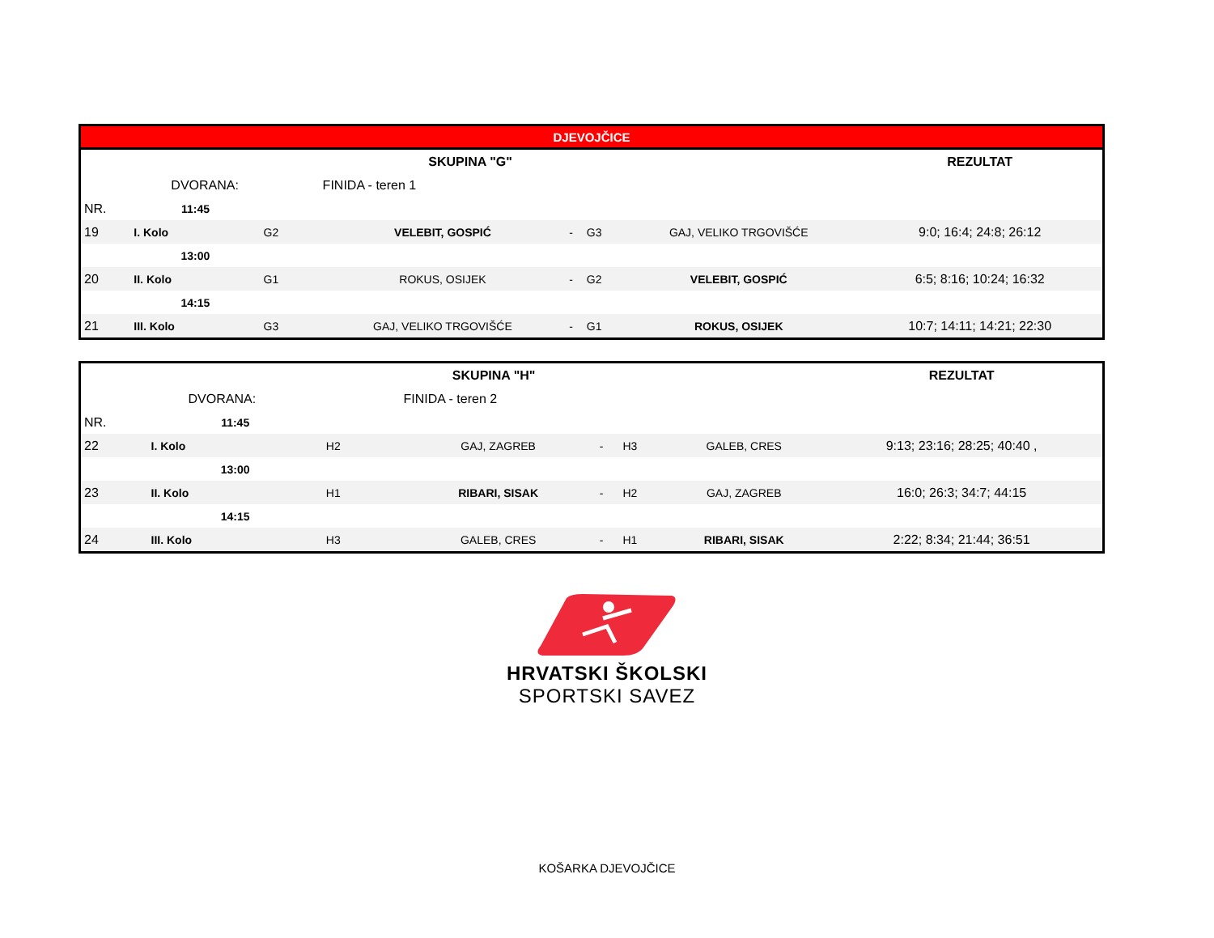| DJEVOJČICE | | | | | | | |
| --- | --- | --- | --- | --- | --- | --- | --- |
| SKUPINA "G" | | | | | | | REZULTAT |
| | DVORANA: | | FINIDA - teren 1 | | | | |
| NR. | 11:45 | | | | | | |
| 19 | I. Kolo | G2 | VELEBIT, GOSPIĆ | - | G3 | GAJ, VELIKO TRGOVIŠĆE | 9:0; 16:4; 24:8; 26:12 |
| | 13:00 | | | | | | |
| 20 | II. Kolo | G1 | ROKUS, OSIJEK | - | G2 | VELEBIT, GOSPIĆ | 6:5; 8:16; 10:24; 16:32 |
| | 14:15 | | | | | | |
| 21 | III. Kolo | G3 | GAJ, VELIKO TRGOVIŠĆE | - | G1 | ROKUS, OSIJEK | 10:7; 14:11; 14:21; 22:30 |
| SKUPINA "H" | | | | | | | REZULTAT |
| | DVORANA: | | FINIDA - teren 2 | | | | |
| NR. | 11:45 | | | | | | |
| 22 | I. Kolo | H2 | GAJ, ZAGREB | - | H3 | GALEB, CRES | 9:13; 23:16; 28:25; 40:40 , |
| | 13:00 | | | | | | |
| 23 | II. Kolo | H1 | RIBARI, SISAK | - | H2 | GAJ, ZAGREB | 16:0; 26:3; 34:7; 44:15 |
| | 14:15 | | | | | | |
| 24 | III. Kolo | H3 | GALEB, CRES | - | H1 | RIBARI, SISAK | 2:22; 8:34; 21:44; 36:51 |
HRVATSKI ŠKOLSKI
SPORTSKI SAVEZ
KOŠARKA DJEVOJČICE